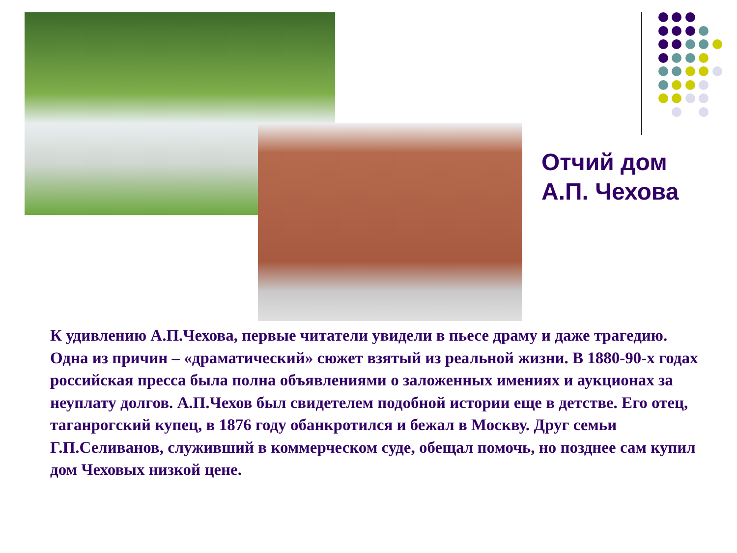Отчий дом
А.П. Чехова
К удивлению А.П.Чехова, первые читатели увидели в пьесе драму и даже трагедию. Одна из причин – «драматический» сюжет взятый из реальной жизни. В 1880-90-х годах российская пресса была полна объявлениями о заложенных имениях и аукционах за неуплату долгов. А.П.Чехов был свидетелем подобной истории еще в детстве. Его отец, таганрогский купец, в 1876 году обанкротился и бежал в Москву. Друг семьи Г.П.Селиванов, служивший в коммерческом суде, обещал помочь, но позднее сам купил дом Чеховых низкой цене.